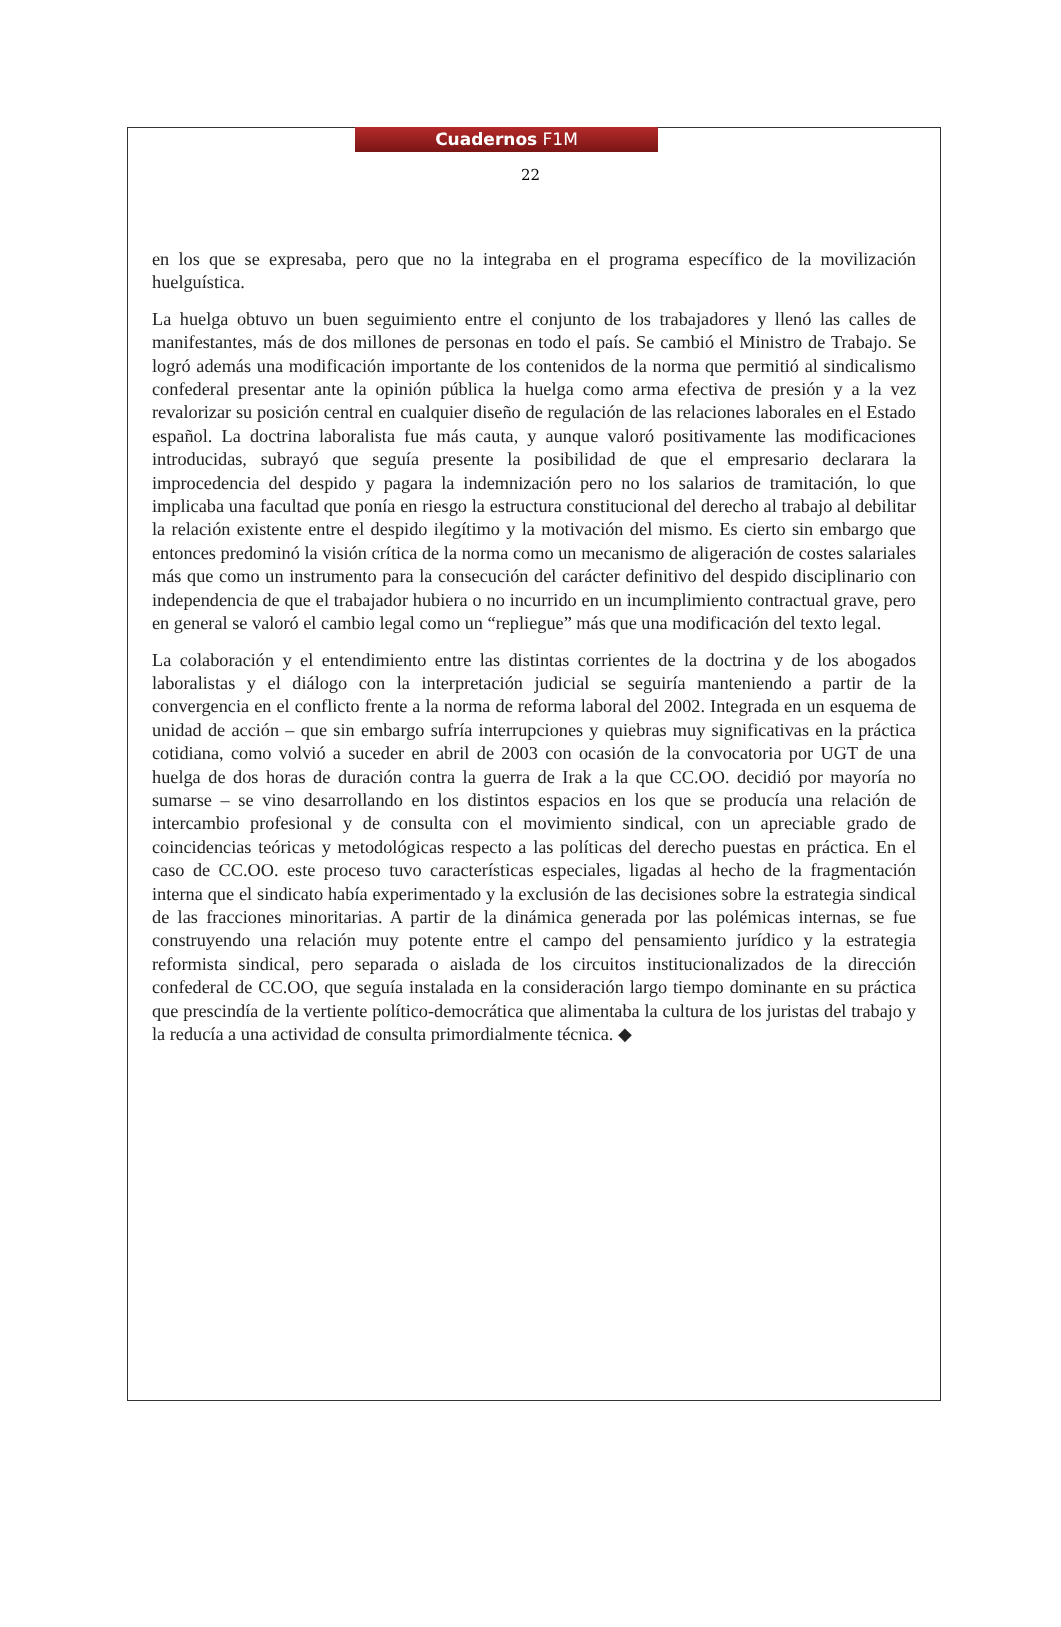Cuadernos F1M
22
en los que se expresaba, pero que no la integraba en el programa específico de la movilización huelguística.
La huelga obtuvo un buen seguimiento entre el conjunto de los trabajadores y llenó las calles de manifestantes, más de dos millones de personas en todo el país. Se cambió el Ministro de Trabajo. Se logró además una modificación importante de los contenidos de la norma que permitió al sindicalismo confederal presentar ante la opinión pública la huelga como arma efectiva de presión y a la vez revalorizar su posición central en cualquier diseño de regulación de las relaciones laborales en el Estado español. La doctrina laboralista fue más cauta, y aunque valoró positivamente las modificaciones introducidas, subrayó que seguía presente la posibilidad de que el empresario declarara la improcedencia del despido y pagara la indemnización pero no los salarios de tramitación, lo que implicaba una facultad que ponía en riesgo la estructura constitucional del derecho al trabajo al debilitar la relación existente entre el despido ilegítimo y la motivación del mismo. Es cierto sin embargo que entonces predominó la visión crítica de la norma como un mecanismo de aligeración de costes salariales más que como un instrumento para la consecución del carácter definitivo del despido disciplinario con independencia de que el trabajador hubiera o no incurrido en un incumplimiento contractual grave, pero en general se valoró el cambio legal como un “repliegue” más que una modificación del texto legal.
La colaboración y el entendimiento entre las distintas corrientes de la doctrina y de los abogados laboralistas y el diálogo con la interpretación judicial se seguiría manteniendo a partir de la convergencia en el conflicto frente a la norma de reforma laboral del 2002. Integrada en un esquema de unidad de acción – que sin embargo sufría interrupciones y quiebras muy significativas en la práctica cotidiana, como volvió a suceder en abril de 2003 con ocasión de la convocatoria por UGT de una huelga de dos horas de duración contra la guerra de Irak a la que CC.OO. decidió por mayoría no sumarse – se vino desarrollando en los distintos espacios en los que se producía una relación de intercambio profesional y de consulta con el movimiento sindical, con un apreciable grado de coincidencias teóricas y metodológicas respecto a las políticas del derecho puestas en práctica. En el caso de CC.OO. este proceso tuvo características especiales, ligadas al hecho de la fragmentación interna que el sindicato había experimentado y la exclusión de las decisiones sobre la estrategia sindical de las fracciones minoritarias. A partir de la dinámica generada por las polémicas internas, se fue construyendo una relación muy potente entre el campo del pensamiento jurídico y la estrategia reformista sindical, pero separada o aislada de los circuitos institucionalizados de la dirección confederal de CC.OO, que seguía instalada en la consideración largo tiempo dominante en su práctica que prescindía de la vertiente político-democrática que alimentaba la cultura de los juristas del trabajo y la reducía a una actividad de consulta primordialmente técnica. ◆